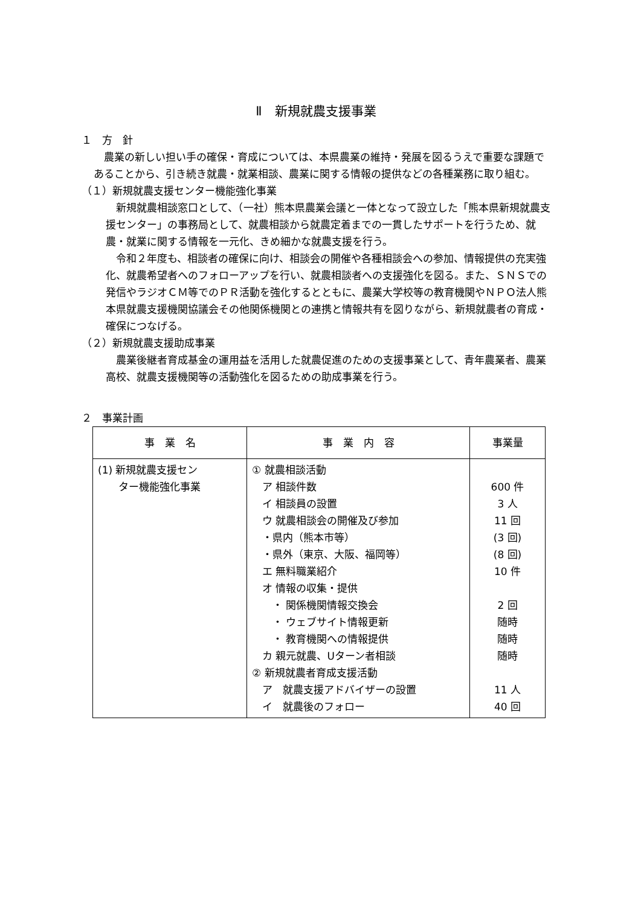Ⅱ　新規就農支援事業
１　方　針
　農業の新しい担い手の確保・育成については、本県農業の維持・発展を図るうえで重要な課題であることから、引き続き就農・就業相談、農業に関する情報の提供などの各種業務に取り組む。
（１）新規就農支援センター機能強化事業
　新規就農相談窓口として、（一社）熊本県農業会議と一体となって設立した「熊本県新規就農支援センター」の事務局として、就農相談から就農定着までの一貫したサポートを行うため、就農・就業に関する情報を一元化、きめ細かな就農支援を行う。
　令和２年度も、相談者の確保に向け、相談会の開催や各種相談会への参加、情報提供の充実強化、就農希望者へのフォローアップを行い、就農相談者への支援強化を図る。また、ＳＮＳでの発信やラジオＣＭ等でのＰＲ活動を強化するとともに、農業大学校等の教育機関やＮＰＯ法人熊本県就農支援機関協議会その他関係機関との連携と情報共有を図りながら、新規就農者の育成・確保につなげる。
（２）新規就農支援助成事業
　農業後継者育成基金の運用益を活用した就農促進のための支援事業として、青年農業者、農業高校、就農支援機関等の活動強化を図るための助成事業を行う。
２　事業計画
| 事 業 名 | 事 業 内 容 | 事業量 |
| --- | --- | --- |
| (1) 新規就農支援セン ター機能強化事業 | ① 就農相談活動 ア 相談件数 イ 相談員の設置 ウ 就農相談会の開催及び参加 ・県内（熊本市等） ・県外（東京、大阪、福岡等） エ 無料職業紹介 オ 情報の収集・提供 ・ 関係機関情報交換会 ・ ウェブサイト情報更新 ・ 教育機関への情報提供 カ 親元就農、Uターン者相談 ② 新規就農者育成支援活動 ア 就農支援アドバイザーの設置 イ 就農後のフォロー | 600 件 3 人 11 回 (3 回) (8 回) 10 件 2 回 随時 随時 随時 11 人 40 回 |